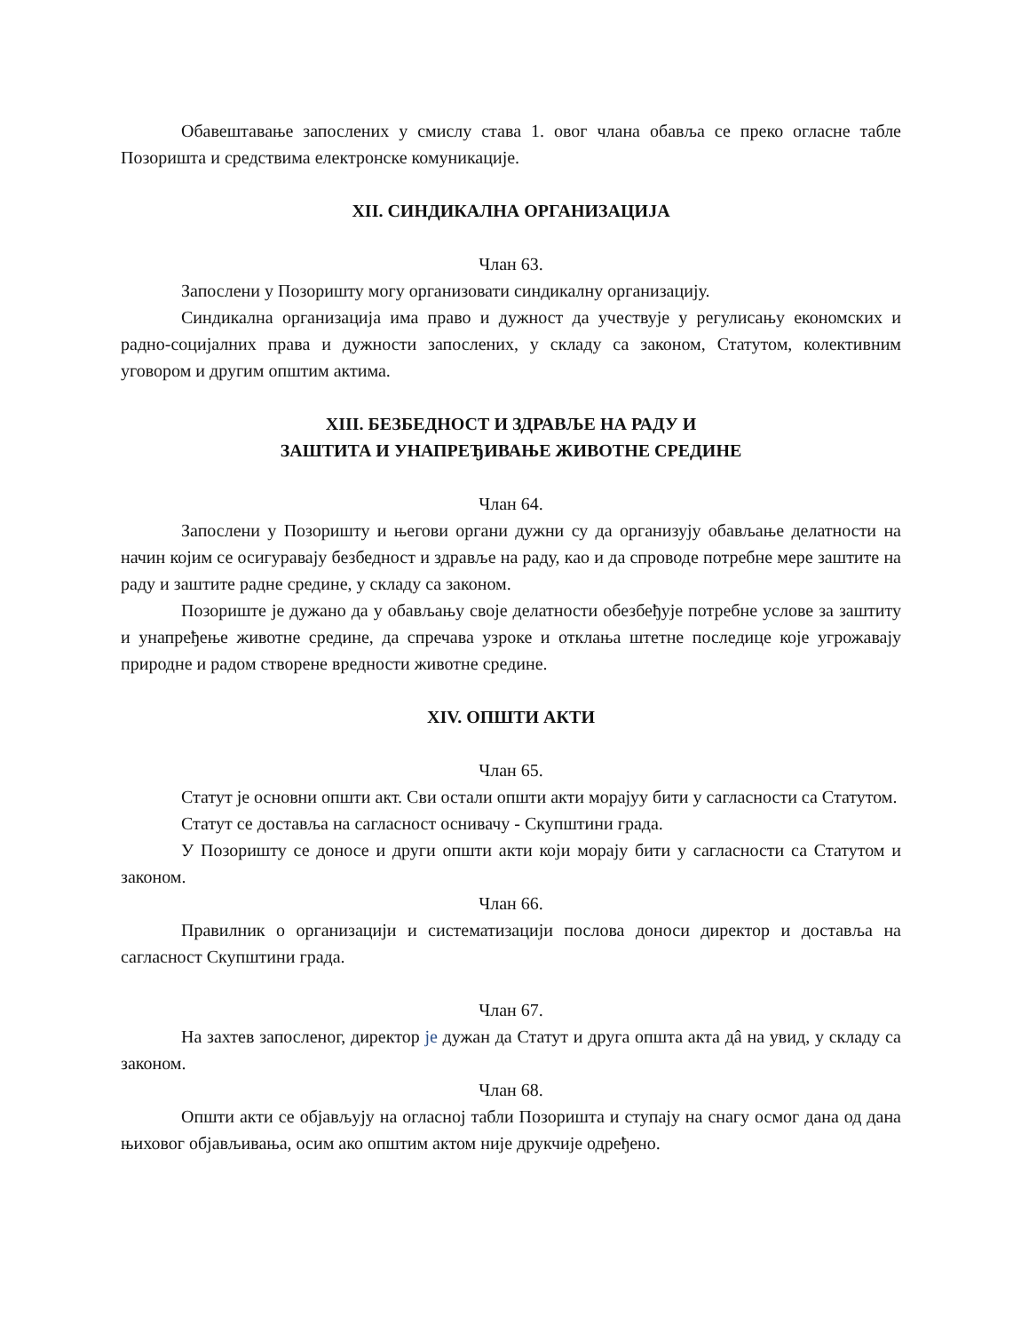Обавештавање запослених у смислу става 1. овог члана обавља се преко огласне табле Позоришта и средствима електронске комуникације.
XII. СИНДИКАЛНА ОРГАНИЗАЦИЈА
Члан 63.
Запослени у Позоришту могу организовати синдикалну организацију.
Синдикална организација има право и дужност да учествује у регулисању економских и радно-социјалних права и дужности запослених, у складу са законом, Статутом, колективним уговором и другим општим актима.
XIII. БЕЗБЕДНОСТ И ЗДРАВЉЕ НА РАДУ И
ЗАШТИТА И УНАПРЕЂИВАЊЕ ЖИВОТНЕ СРЕДИНЕ
Члан 64.
Запослени у Позоришту и његови органи дужни су да организују обављање делатности на начин којим се осигуравају безбедност и здравље на раду, као и да спроводе потребне мере заштите на раду и заштите радне средине, у складу са законом.
Позориште је дужано да у обављању своје делатности обезбеђује потребне услове за заштиту и унапређење животне средине, да спречава узроке и отклања штетне последице које угрожавају природне и радом створене вредности животне средине.
XIV. ОПШТИ АКТИ
Члан 65.
Статут је основни општи акт. Сви остали општи акти морајуу бити у сагласности са Статутом.
Статут се доставља на сагласност оснивачу - Скупштини града.
У Позоришту се доносе и други општи акти који морају бити у сагласности са Статутом и законом.
Члан 66.
Правилник о организацији и систематизацији послова доноси директор и доставља на сагласност Скупштини града.
Члан 67.
На захтев запосленог, директор је дужан да Статут и друга општа акта дâ на увид, у складу са законом.
Члан 68.
Општи акти се објављују на огласној табли Позоришта и ступају на снагу осмог дана од дана њиховог објављивања, осим ако општим актом није друкчије одређено.